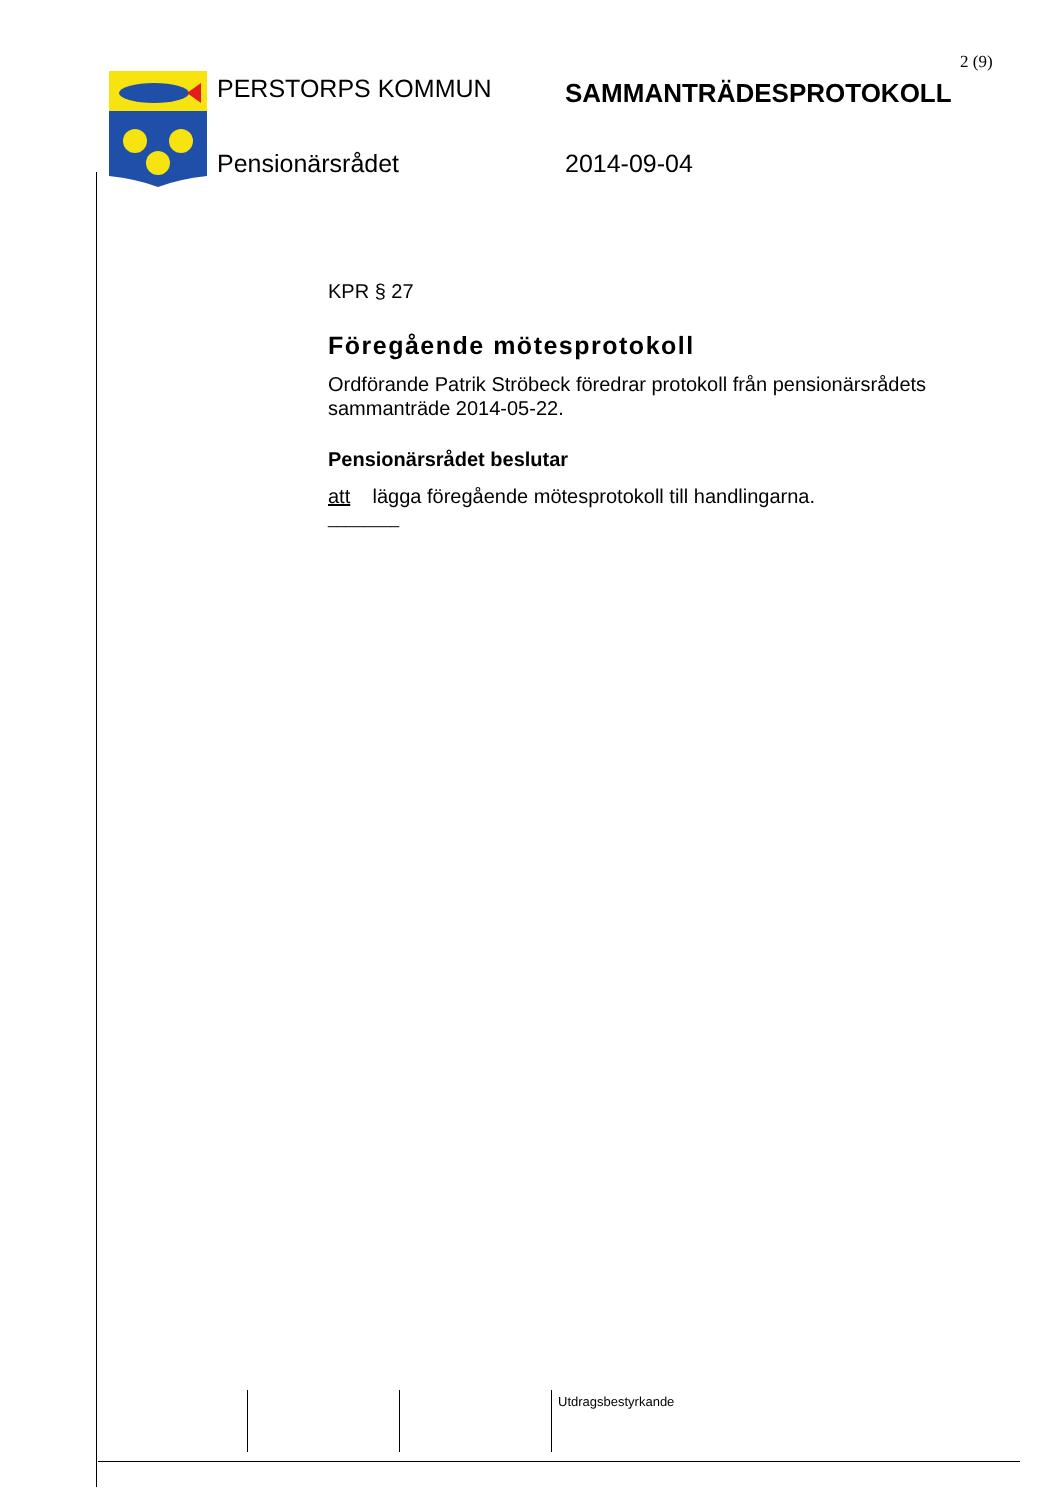2 (9)
PERSTORPS KOMMUN
SAMMANTRÄDESPROTOKOLL
Pensionärsrådet
2014-09-04
KPR § 27
Föregående mötesprotokoll
Ordförande Patrik Ströbeck föredrar protokoll från pensionärsrådets sammanträde 2014-05-22.
Pensionärsrådet beslutar
att lägga föregående mötesprotokoll till handlingarna.
________
Utdragsbestyrkande